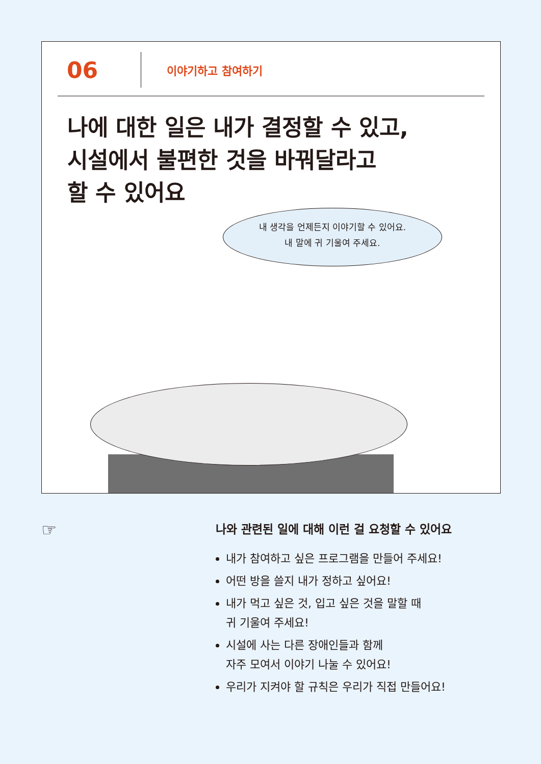06
이야기하고 참여하기
나에 대한 일은 내가 결정할 수 있고,
시설에서 불편한 것을 바꿔달라고
할 수 있어요
내 생각을 언제든지 이야기할 수 있어요.
내 말에 귀 기울여 주세요.
☞
나와 관련된 일에 대해 이런 걸 요청할 수 있어요
내가 참여하고 싶은 프로그램을 만들어 주세요!
어떤 방을 쓸지 내가 정하고 싶어요!
내가 먹고 싶은 것, 입고 싶은 것을 말할 때
귀 기울여 주세요!
시설에 사는 다른 장애인들과 함께
자주 모여서 이야기 나눌 수 있어요!
우리가 지켜야 할 규칙은 우리가 직접 만들어요!